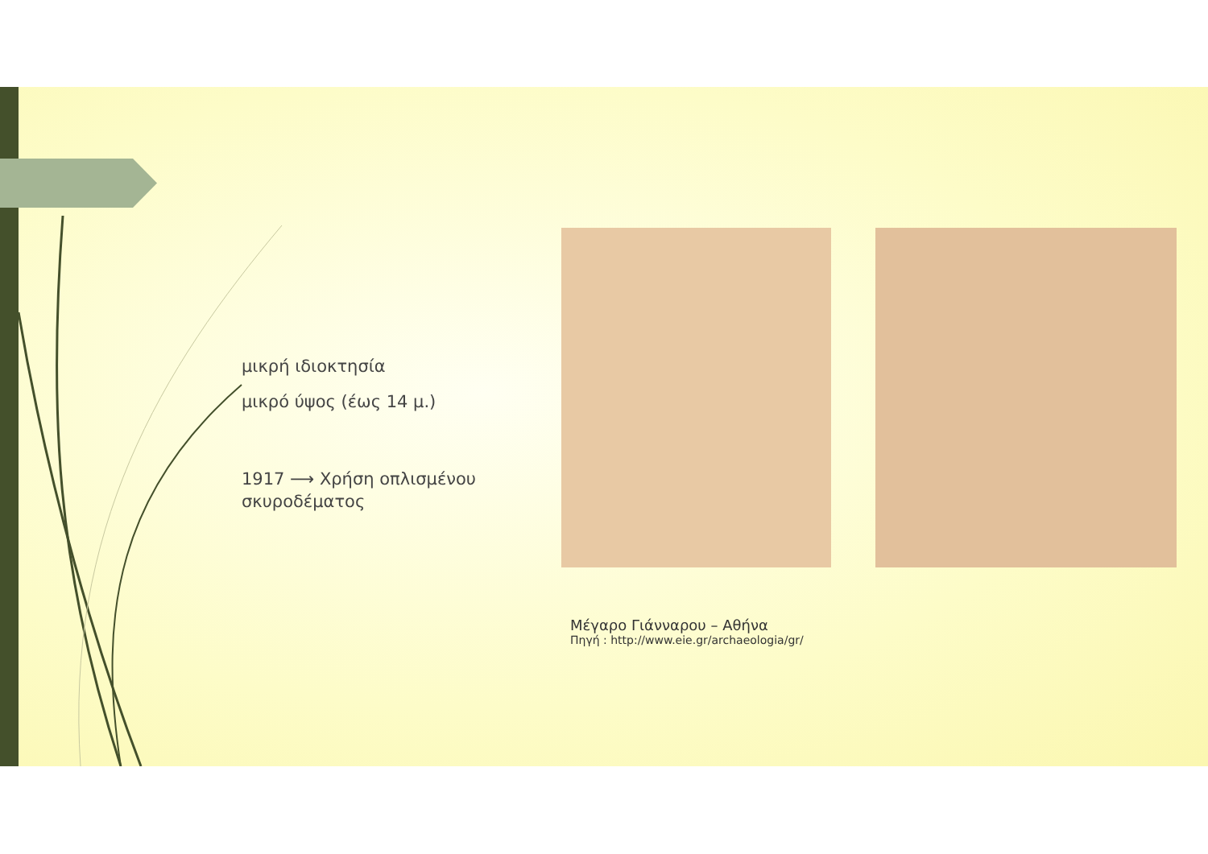μικρή ιδιοκτησία
μικρό ύψος (έως 14 μ.)
1917 ⟶ Χρήση οπλισμένου
σκυροδέματος
Μέγαρο Γιάνναρου – Αθήνα
Πηγή : http://www.eie.gr/archaeologia/gr/